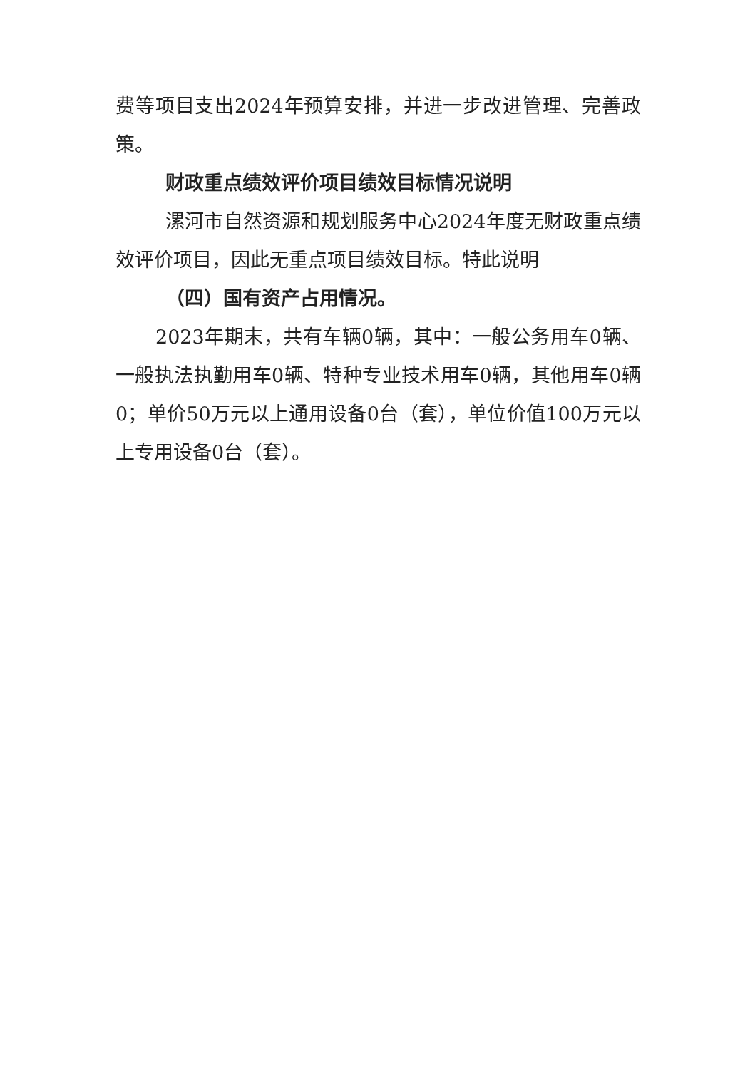费等项目支出2024年预算安排，并进一步改进管理、完善政策。
财政重点绩效评价项目绩效目标情况说明
漯河市自然资源和规划服务中心2024年度无财政重点绩效评价项目，因此无重点项目绩效目标。特此说明
（四）国有资产占用情况。
2023年期末，共有车辆0辆，其中：一般公务用车0辆、一般执法执勤用车0辆、特种专业技术用车0辆，其他用车0辆0；单价50万元以上通用设备0台（套），单位价值100万元以上专用设备0台（套）。